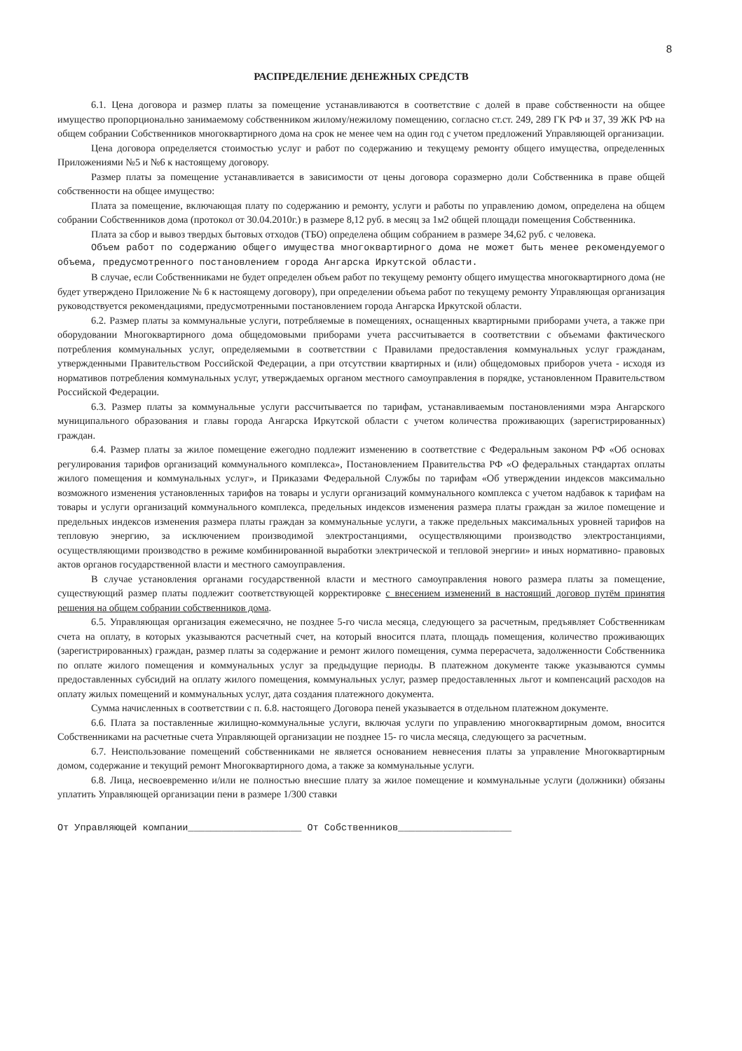8
РАСПРЕДЕЛЕНИЕ ДЕНЕЖНЫХ СРЕДСТВ
6.1. Цена договора и размер платы за помещение устанавливаются в соответствие с долей в праве собственности на общее имущество пропорционально занимаемому собственником жилому/нежилому помещению, согласно ст.ст. 249, 289 ГК РФ и 37, 39 ЖК РФ на общем собрании Собственников многоквартирного дома на срок не менее чем на один год с учетом предложений Управляющей организации.
Цена договора определяется стоимостью услуг и работ по содержанию и текущему ремонту общего имущества, определенных Приложениями №5 и №6 к настоящему договору.
Размер платы за помещение устанавливается в зависимости от цены договора соразмерно доли Собственника в праве общей собственности на общее имущество:
Плата за помещение, включающая плату по содержанию и ремонту, услуги и работы по управлению домом, определена на общем собрании Собственников дома (протокол от 30.04.2010г.) в размере 8,12 руб. в месяц за 1м2 общей площади помещения Собственника.
Плата за сбор и вывоз твердых бытовых отходов (ТБО) определена общим собранием в размере 34,62 руб. с человека.
Объем работ по содержанию общего имущества многоквартирного дома не может быть менее рекомендуемого объема, предусмотренного постановлением города Ангарска Иркутской области.
В случае, если Собственниками не будет определен объем работ по текущему ремонту общего имущества многоквартирного дома (не будет утверждено Приложение № 6 к настоящему договору), при определении объема работ по текущему ремонту Управляющая организация руководствуется рекомендациями, предусмотренными постановлением города Ангарска Иркутской области.
6.2. Размер платы за коммунальные услуги, потребляемые в помещениях, оснащенных квартирными приборами учета, а также при оборудовании Многоквартирного дома общедомовыми приборами учета рассчитывается в соответствии с объемами фактического потребления коммунальных услуг, определяемыми в соответствии с Правилами предоставления коммунальных услуг гражданам, утвержденными Правительством Российской Федерации, а при отсутствии квартирных и (или) общедомовых приборов учета - исходя из нормативов потребления коммунальных услуг, утверждаемых органом местного самоуправления в порядке, установленном Правительством Российской Федерации.
6.3. Размер платы за коммунальные услуги рассчитывается по тарифам, устанавливаемым постановлениями мэра Ангарского муниципального образования и главы города Ангарска Иркутской области с учетом количества проживающих (зарегистрированных) граждан.
6.4. Размер платы за жилое помещение ежегодно подлежит изменению в соответствие с Федеральным законом РФ «Об основах регулирования тарифов организаций коммунального комплекса», Постановлением Правительства РФ «О федеральных стандартах оплаты жилого помещения и коммунальных услуг», и Приказами Федеральной Службы по тарифам «Об утверждении индексов максимально возможного изменения установленных тарифов на товары и услуги организаций коммунального комплекса с учетом надбавок к тарифам на товары и услуги организаций коммунального комплекса, предельных индексов изменения размера платы граждан за жилое помещение и предельных индексов изменения размера платы граждан за коммунальные услуги, а также предельных максимальных уровней тарифов на тепловую энергию, за исключением производимой электростанциями, осуществляющими производство электростанциями, осуществляющими производство в режиме комбинированной выработки электрической и тепловой энергии» и иных нормативно- правовых актов органов государственной власти и местного самоуправления.
В случае установления органами государственной власти и местного самоуправления нового размера платы за помещение, существующий размер платы подлежит соответствующей корректировке с внесением изменений в настоящий договор путём принятия решения на общем собрании собственников дома.
6.5. Управляющая организация ежемесячно, не позднее 5-го числа месяца, следующего за расчетным, предъявляет Собственникам счета на оплату, в которых указываются расчетный счет, на который вносится плата, площадь помещения, количество проживающих (зарегистрированных) граждан, размер платы за содержание и ремонт жилого помещения, сумма перерасчета, задолженности Собственника по оплате жилого помещения и коммунальных услуг за предыдущие периоды. В платежном документе также указываются суммы предоставленных субсидий на оплату жилого помещения, коммунальных услуг, размер предоставленных льгот и компенсаций расходов на оплату жилых помещений и коммунальных услуг, дата создания платежного документа.
Сумма начисленных в соответствии с п. 6.8. настоящего Договора пеней указывается в отдельном платежном документе.
6.6. Плата за поставленные жилищно-коммунальные услуги, включая услуги по управлению многоквартирным домом, вносится Собственниками на расчетные счета Управляющей организации не позднее 15- го числа месяца, следующего за расчетным.
6.7. Неиспользование помещений собственниками не является основанием невнесения платы за управление Многоквартирным домом, содержание и текущий ремонт Многоквартирного дома, а также за коммунальные услуги.
6.8. Лица, несвоевременно и/или не полностью внесшие плату за жилое помещение и коммунальные услуги (должники) обязаны уплатить Управляющей организации пени в размере 1/300 ставки
От Управляющей компании____________________ От Собственников____________________